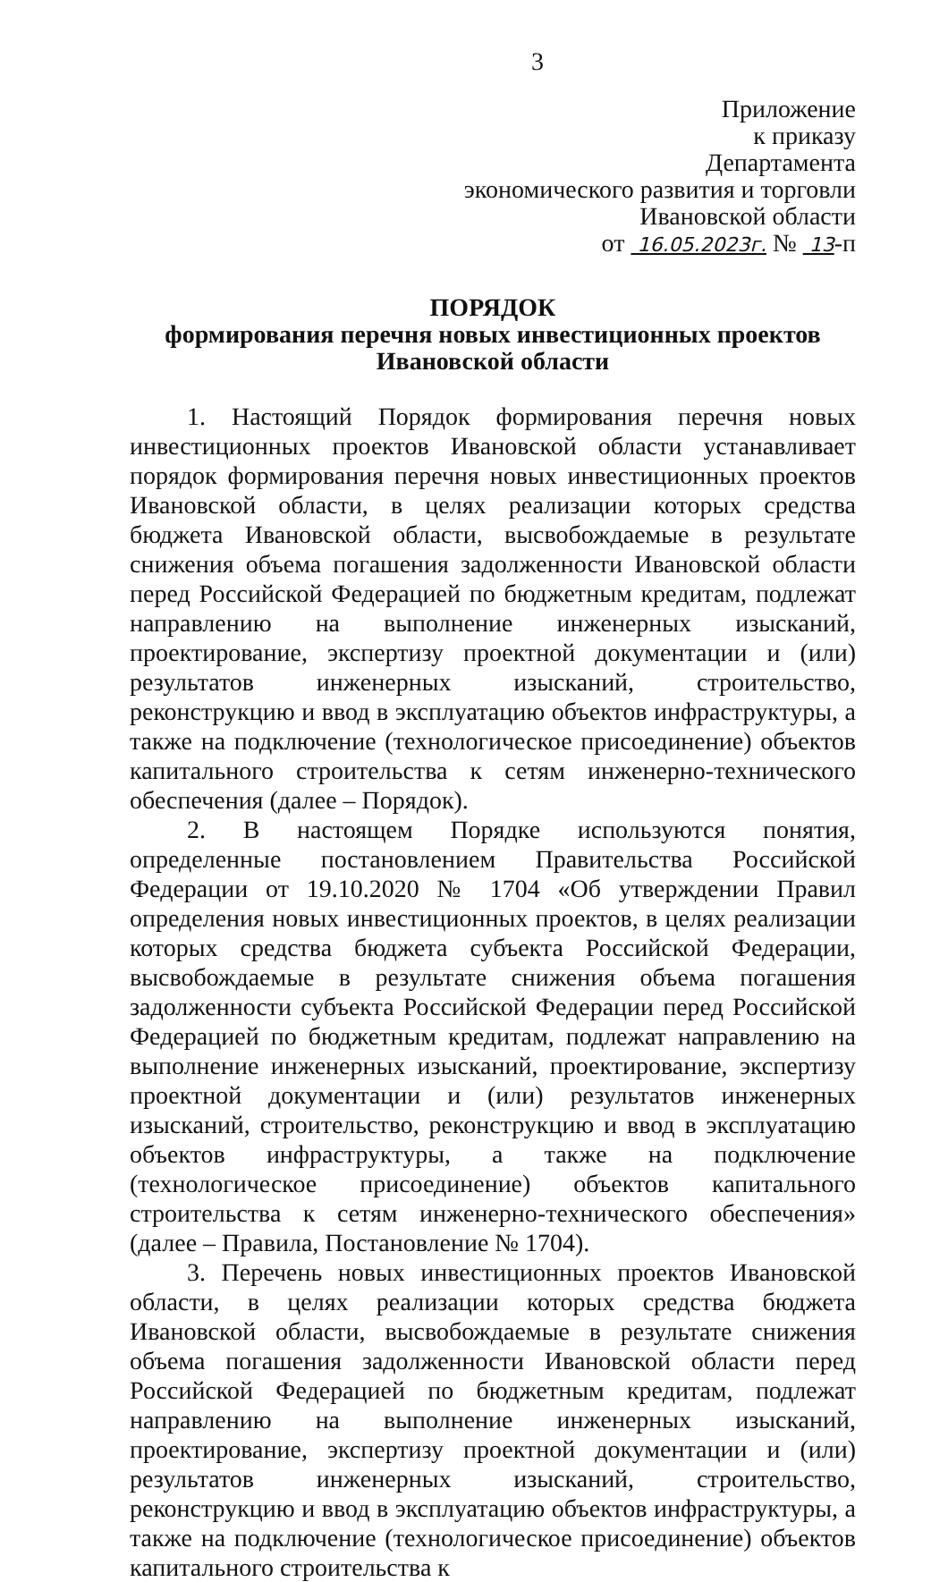3
Приложение
к приказу
Департамента
экономического развития и торговли
Ивановской области
от 16.05.2023г. № 13-п
ПОРЯДОК
формирования перечня новых инвестиционных проектов
Ивановской области
1. Настоящий Порядок формирования перечня новых инвестиционных проектов Ивановской области устанавливает порядок формирования перечня новых инвестиционных проектов Ивановской области, в целях реализации которых средства бюджета Ивановской области, высвобождаемые в результате снижения объема погашения задолженности Ивановской области перед Российской Федерацией по бюджетным кредитам, подлежат направлению на выполнение инженерных изысканий, проектирование, экспертизу проектной документации и (или) результатов инженерных изысканий, строительство, реконструкцию и ввод в эксплуатацию объектов инфраструктуры, а также на подключение (технологическое присоединение) объектов капитального строительства к сетям инженерно-технического обеспечения (далее – Порядок).
2. В настоящем Порядке используются понятия, определенные постановлением Правительства Российской Федерации от 19.10.2020 № 1704 «Об утверждении Правил определения новых инвестиционных проектов, в целях реализации которых средства бюджета субъекта Российской Федерации, высвобождаемые в результате снижения объема погашения задолженности субъекта Российской Федерации перед Российской Федерацией по бюджетным кредитам, подлежат направлению на выполнение инженерных изысканий, проектирование, экспертизу проектной документации и (или) результатов инженерных изысканий, строительство, реконструкцию и ввод в эксплуатацию объектов инфраструктуры, а также на подключение (технологическое присоединение) объектов капитального строительства к сетям инженерно-технического обеспечения» (далее – Правила, Постановление № 1704).
3. Перечень новых инвестиционных проектов Ивановской области, в целях реализации которых средства бюджета Ивановской области, высвобождаемые в результате снижения объема погашения задолженности Ивановской области перед Российской Федерацией по бюджетным кредитам, подлежат направлению на выполнение инженерных изысканий, проектирование, экспертизу проектной документации и (или) результатов инженерных изысканий, строительство, реконструкцию и ввод в эксплуатацию объектов инфраструктуры, а также на подключение (технологическое присоединение) объектов капитального строительства к